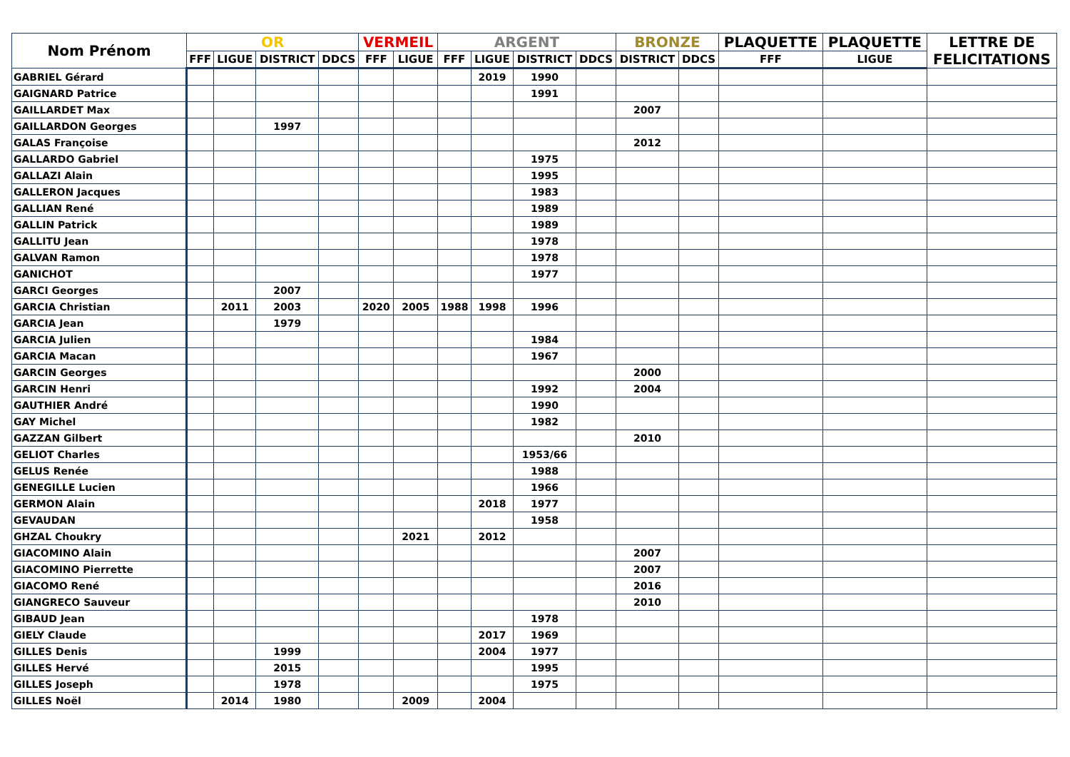| Nom Prénom | OR | | | | VERMEIL | | ARGENT | | | | BRONZE | | PLAQUETTE | PLAQUETTE | LETTRE DE FELICITATIONS |
| --- | --- | --- | --- | --- | --- | --- | --- | --- | --- | --- | --- | --- | --- | --- | --- |
| | FFF | LIGUE | DISTRICT | DDCS | FFF | LIGUE | FFF | LIGUE | DISTRICT | DDCS | DISTRICT | DDCS | FFF | LIGUE | |
| GABRIEL Gérard | | | | | | | | 2019 | 1990 | | | | | | |
| GAIGNARD Patrice | | | | | | | | | 1991 | | | | | | |
| GAILLARDET Max | | | | | | | | | | | 2007 | | | | |
| GAILLARDON Georges | | | 1997 | | | | | | | | | | | | |
| GALAS Françoise | | | | | | | | | | | 2012 | | | | |
| GALLARDO Gabriel | | | | | | | | | 1975 | | | | | | |
| GALLAZI Alain | | | | | | | | | 1995 | | | | | | |
| GALLERON Jacques | | | | | | | | | 1983 | | | | | | |
| GALLIAN René | | | | | | | | | 1989 | | | | | | |
| GALLIN Patrick | | | | | | | | | 1989 | | | | | | |
| GALLITU Jean | | | | | | | | | 1978 | | | | | | |
| GALVAN Ramon | | | | | | | | | 1978 | | | | | | |
| GANICHOT | | | | | | | | | 1977 | | | | | | |
| GARCI Georges | | | 2007 | | | | | | | | | | | | |
| GARCIA Christian | | 2011 | 2003 | | 2020 | 2005 | 1988 | 1998 | 1996 | | | | | | |
| GARCIA Jean | | | 1979 | | | | | | | | | | | | |
| GARCIA Julien | | | | | | | | | 1984 | | | | | | |
| GARCIA Macan | | | | | | | | | 1967 | | | | | | |
| GARCIN Georges | | | | | | | | | | | 2000 | | | | |
| GARCIN Henri | | | | | | | | | 1992 | | 2004 | | | | |
| GAUTHIER André | | | | | | | | | 1990 | | | | | | |
| GAY Michel | | | | | | | | | 1982 | | | | | | |
| GAZZAN Gilbert | | | | | | | | | | | 2010 | | | | |
| GELIOT Charles | | | | | | | | | 1953/66 | | | | | | |
| GELUS Renée | | | | | | | | | 1988 | | | | | | |
| GENEGILLE Lucien | | | | | | | | | 1966 | | | | | | |
| GERMON Alain | | | | | | | | 2018 | 1977 | | | | | | |
| GEVAUDAN | | | | | | | | | 1958 | | | | | | |
| GHZAL Choukry | | | | | | 2021 | | 2012 | | | | | | | |
| GIACOMINO Alain | | | | | | | | | | | 2007 | | | | |
| GIACOMINO Pierrette | | | | | | | | | | | 2007 | | | | |
| GIACOMO René | | | | | | | | | | | 2016 | | | | |
| GIANGRECO Sauveur | | | | | | | | | | | 2010 | | | | |
| GIBAUD Jean | | | | | | | | | 1978 | | | | | | |
| GIELY Claude | | | | | | | | 2017 | 1969 | | | | | | |
| GILLES Denis | | | 1999 | | | | | 2004 | 1977 | | | | | | |
| GILLES Hervé | | | 2015 | | | | | | 1995 | | | | | | |
| GILLES Joseph | | | 1978 | | | | | | 1975 | | | | | | |
| GILLES Noël | | 2014 | 1980 | | | 2009 | | 2004 | | | | | | | |